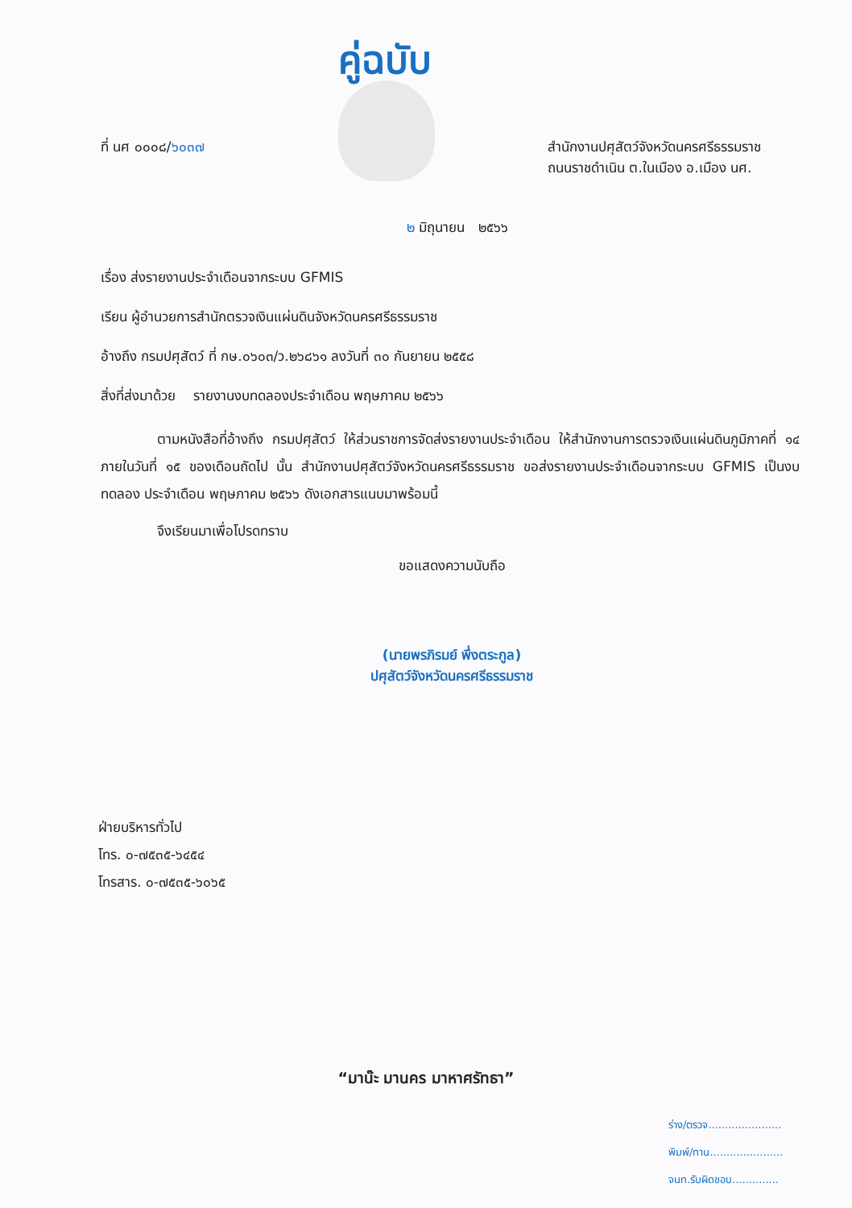คู่ฉบับ
ที่ นศ ๐๐๐๘/๖๐๓๗ สำนักงานปศุสัตว์จังหวัดนครศรีธรรมราช
ถนนราชดำเนิน ต.ในเมือง อ.เมือง นศ.
๒ มิถุนายน ๒๕๖๖
เรื่อง ส่งรายงานประจำเดือนจากระบบ GFMIS
เรียน ผู้อำนวยการสำนักตรวจเงินแผ่นดินจังหวัดนครศรีธรรมราช
อ้างถึง กรมปศุสัตว์ ที่ กษ.๐๖๐๓/ว.๒๖๘๖๑ ลงวันที่ ๓๐ กันยายน ๒๕๕๘
สิ่งที่ส่งมาด้วย รายงานงบทดลองประจำเดือน พฤษภาคม ๒๕๖๖
ตามหนังสือที่อ้างถึง กรมปศุสัตว์ ให้ส่วนราชการจัดส่งรายงานประจำเดือน ให้สำนักงานการตรวจเงินแผ่นดินภูมิภาคที่ ๑๔ ภายในวันที่ ๑๕ ของเดือนถัดไป นั้น สำนักงานปศุสัตว์จังหวัดนครศรีธรรมราช ขอส่งรายงานประจำเดือนจากระบบ GFMIS เป็นงบทดลอง ประจำเดือน พฤษภาคม ๒๕๖๖ ดังเอกสารแนบมาพร้อมนี้
จึงเรียนมาเพื่อโปรดทราบ
ขอแสดงความนับถือ
(นายพรภิรมย์ พึ่งตระกูล)
ปศุสัตว์จังหวัดนครศรีธรรมราช
ฝ่ายบริหารทั่วไป
โทร. ๐-๗๕๓๕-๖๔๕๔
โทรสาร. ๐-๗๕๓๕-๖๐๖๕
“มาน๊ะ มานคร มาหาศรัทธา”
ร่าง/ตรวจ......................
พิมพ์/ทาน......................
จนท.รับผิดชอบ..............